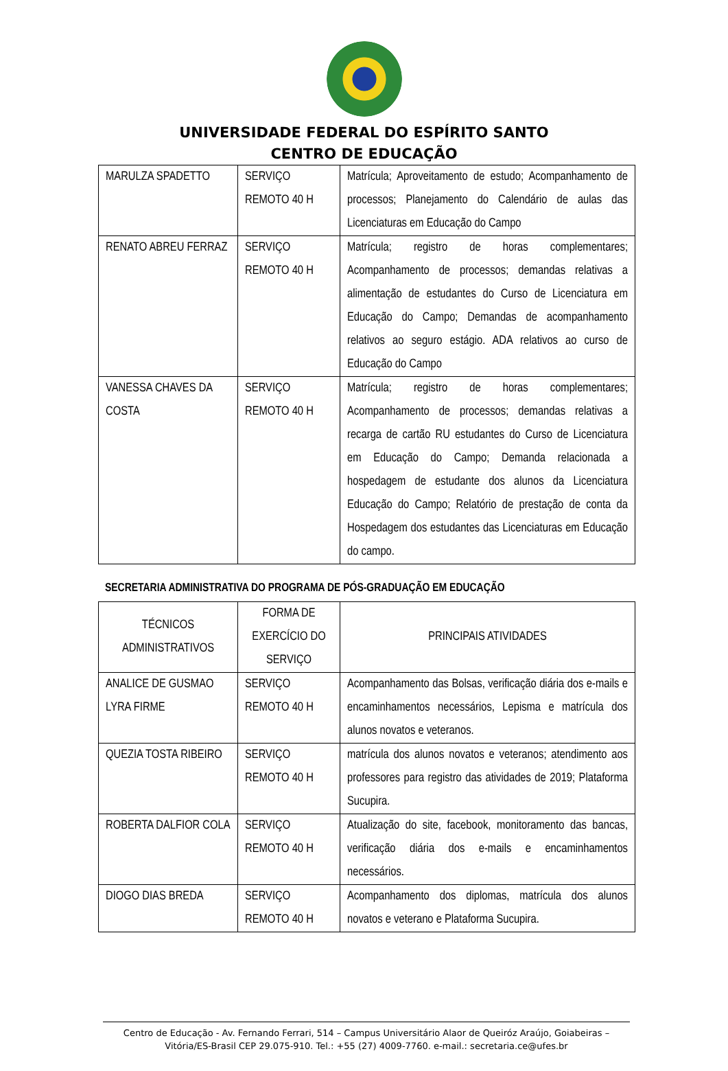UNIVERSIDADE FEDERAL DO ESPÍRITO SANTO
CENTRO DE EDUCAÇÃO
| MARULZA SPADETTO | SERVIÇO REMOTO 40 H | Matrícula; Aproveitamento de estudo; Acompanhamento de processos; Planejamento do Calendário de aulas das Licenciaturas em Educação do Campo |
| RENATO ABREU FERRAZ | SERVIÇO REMOTO 40 H | Matrícula; registro de horas complementares; Acompanhamento de processos; demandas relativas a alimentação de estudantes do Curso de Licenciatura em Educação do Campo; Demandas de acompanhamento relativos ao seguro estágio. ADA relativos ao curso de Educação do Campo |
| VANESSA CHAVES DA COSTA | SERVIÇO REMOTO 40 H | Matrícula; registro de horas complementares; Acompanhamento de processos; demandas relativas a recarga de cartão RU estudantes do Curso de Licenciatura em Educação do Campo; Demanda relacionada a hospedagem de estudante dos alunos da Licenciatura Educação do Campo; Relatório de prestação de conta da Hospedagem dos estudantes das Licenciaturas em Educação do campo. |
SECRETARIA ADMINISTRATIVA DO PROGRAMA DE PÓS-GRADUAÇÃO EM EDUCAÇÃO
| TÉCNICOS ADMINISTRATIVOS | FORMA DE EXERCÍCIO DO SERVIÇO | PRINCIPAIS ATIVIDADES |
| --- | --- | --- |
| ANALICE DE GUSMAO LYRA FIRME | SERVIÇO REMOTO 40 H | Acompanhamento das Bolsas, verificação diária dos e-mails e encaminhamentos necessários, Lepisma e matrícula dos alunos novatos e veteranos. |
| QUEZIA TOSTA RIBEIRO | SERVIÇO REMOTO 40 H | matrícula dos alunos novatos e veteranos; atendimento aos professores para registro das atividades de 2019; Plataforma Sucupira. |
| ROBERTA DALFIOR COLA | SERVIÇO REMOTO 40 H | Atualização do site, facebook, monitoramento das bancas, verificação diária dos e-mails e encaminhamentos necessários. |
| DIOGO DIAS BREDA | SERVIÇO REMOTO 40 H | Acompanhamento dos diplomas, matrícula dos alunos novatos e veterano e Plataforma Sucupira. |
Centro de Educação - Av. Fernando Ferrari, 514 – Campus Universitário Alaor de Queiróz Araújo, Goiabeiras – Vitória/ES-Brasil CEP 29.075-910. Tel.: +55 (27) 4009-7760. e-mail.: secretaria.ce@ufes.br